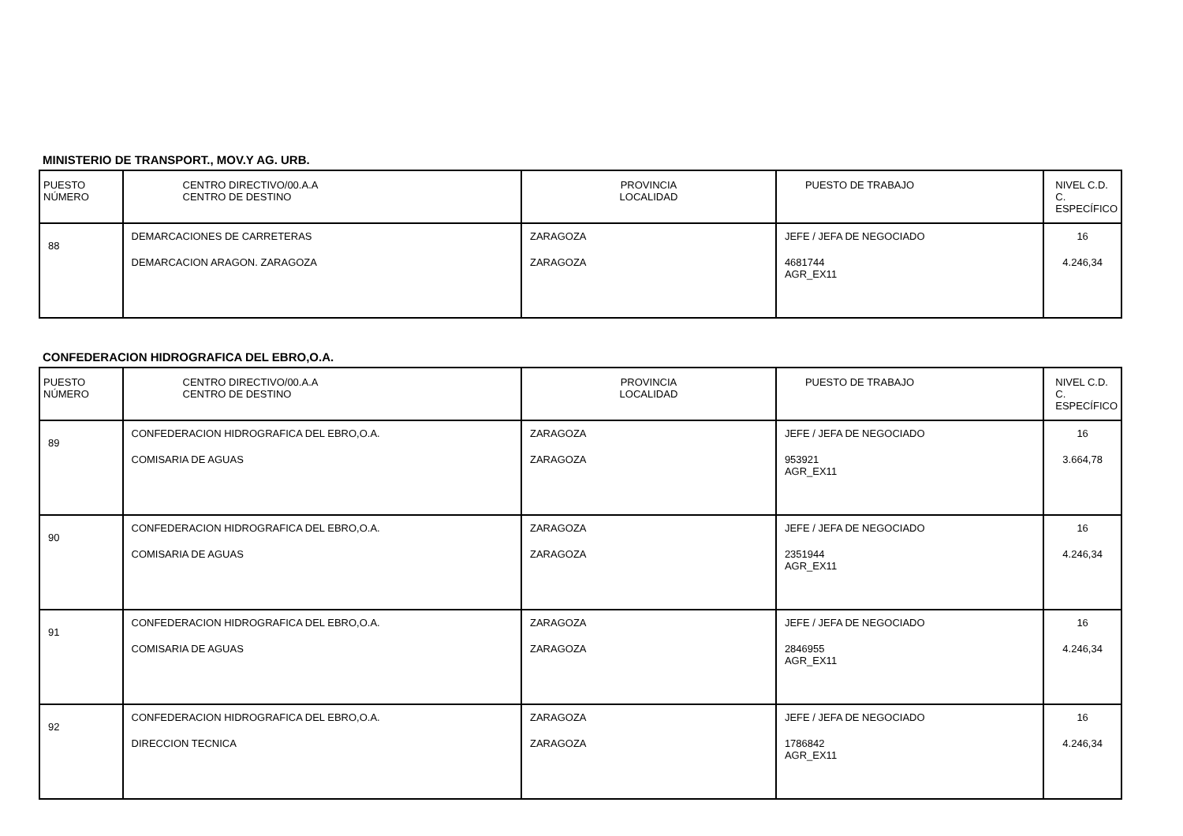MINISTERIO DE TRANSPORT., MOV.Y AG. URB.
| PUESTO NÚMERO | CENTRO DIRECTIVO/00.A.A CENTRO DE DESTINO | PROVINCIA LOCALIDAD | PUESTO DE TRABAJO | NIVEL C.D. C. ESPECÍFICO |
| --- | --- | --- | --- | --- |
| 88 | DEMARCACIONES DE CARRETERAS DEMARCACION ARAGON. ZARAGOZA | ZARAGOZA ZARAGOZA | JEFE / JEFA DE NEGOCIADO 4681744 AGR_EX11 | 16 4.246,34 |
CONFEDERACION HIDROGRAFICA DEL EBRO,O.A.
| PUESTO NÚMERO | CENTRO DIRECTIVO/00.A.A CENTRO DE DESTINO | PROVINCIA LOCALIDAD | PUESTO DE TRABAJO | NIVEL C.D. C. ESPECÍFICO |
| --- | --- | --- | --- | --- |
| 89 | CONFEDERACION HIDROGRAFICA DEL EBRO,O.A. COMISARIA DE AGUAS | ZARAGOZA ZARAGOZA | JEFE / JEFA DE NEGOCIADO 953921 AGR_EX11 | 16 3.664,78 |
| 90 | CONFEDERACION HIDROGRAFICA DEL EBRO,O.A. COMISARIA DE AGUAS | ZARAGOZA ZARAGOZA | JEFE / JEFA DE NEGOCIADO 2351944 AGR_EX11 | 16 4.246,34 |
| 91 | CONFEDERACION HIDROGRAFICA DEL EBRO,O.A. COMISARIA DE AGUAS | ZARAGOZA ZARAGOZA | JEFE / JEFA DE NEGOCIADO 2846955 AGR_EX11 | 16 4.246,34 |
| 92 | CONFEDERACION HIDROGRAFICA DEL EBRO,O.A. DIRECCION TECNICA | ZARAGOZA ZARAGOZA | JEFE / JEFA DE NEGOCIADO 1786842 AGR_EX11 | 16 4.246,34 |